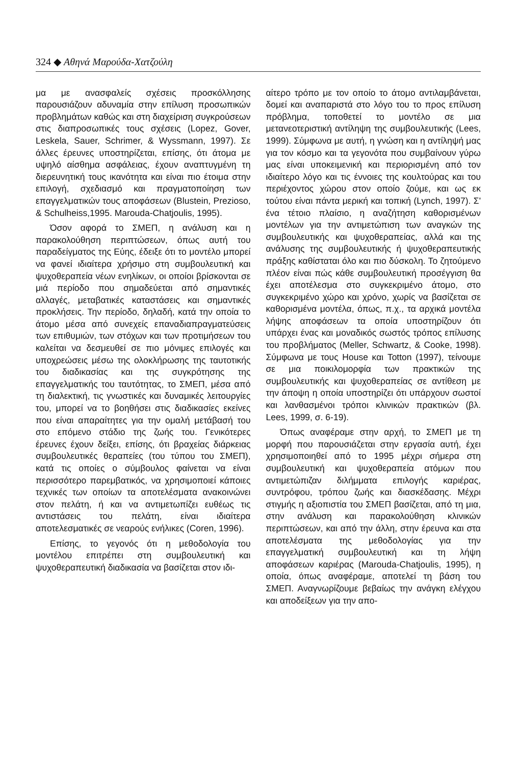324 ◆ Αθηνά Μαρούδα-Χατζούλη
μα με ανασφαλείς σχέσεις προσκόλλησης παρουσιάζουν αδυναμία στην επίλυση προσωπικών προβλημάτων καθώς και στη διαχείριση συγκρούσεων στις διαπροσωπικές τους σχέσεις (Lopez, Gover, Leskela, Sauer, Schrimer, & Wyssmann, 1997). Σε άλλες έρευνες υποστηρίζεται, επίσης, ότι άτομα με υψηλό αίσθημα ασφάλειας, έχουν αναπτυγμένη τη διερευνητική τους ικανότητα και είναι πιο έτοιμα στην επιλογή, σχεδιασμό και πραγματοποίηση των επαγγελματικών τους αποφάσεων (Blustein, Prezioso, & Schulheiss,1995. Marouda-Chatjoulis, 1995).
Όσον αφορά το ΣΜΕΠ, η ανάλυση και η παρακολούθηση περιπτώσεων, όπως αυτή του παραδείγματος της Εύης, έδειξε ότι το μοντέλο μπορεί να φανεί ιδιαίτερα χρήσιμο στη συμβουλευτική και ψυχοθεραπεία νέων ενηλίκων, οι οποίοι βρίσκονται σε μιά περίοδο που σημαδεύεται από σημαντικές αλλαγές, μεταβατικές καταστάσεις και σημαντικές προκλήσεις. Την περίοδο, δηλαδή, κατά την οποία το άτομο μέσα από συνεχείς επαναδιαπραγματεύσεις των επιθυμιών, των στόχων και των προτιμήσεων του καλείται να δεσμευθεί σε πιο μόνιμες επιλογές και υποχρεώσεις μέσω της ολοκλήρωσης της ταυτοτικής του διαδικασίας και της συγκρότησης της επαγγελματικής του ταυτότητας, το ΣΜΕΠ, μέσα από τη διαλεκτική, τις γνωστικές και δυναμικές λειτουργίες του, μπορεί να το βοηθήσει στις διαδικασίες εκείνες που είναι απαραίτητες για την ομαλή μετάβασή του στο επόμενο στάδιο της ζωής του. Γενικότερες έρευνες έχουν δείξει, επίσης, ότι βραχείας διάρκειας συμβουλευτικές θεραπείες (του τύπου του ΣΜΕΠ), κατά τις οποίες ο σύμβουλος φαίνεται να είναι περισσότερο παρεμβατικός, να χρησιμοποιεί κάποιες τεχνικές των οποίων τα αποτελέσματα ανακοινώνει στον πελάτη, ή και να αντιμετωπίζει ευθέως τις αντιστάσεις του πελάτη, είναι ιδιαίτερα αποτελεσματικές σε νεαρούς ενήλικες (Coren, 1996).
Επίσης, το γεγονός ότι η μεθοδολογία του μοντέλου επιτρέπει στη συμβουλευτική και ψυχοθεραπευτική διαδικασία να βασίζεται στον ιδι-
αίτερο τρόπο με τον οποίο το άτομο αντιλαμβάνεται, δομεί και αναπαριστά στο λόγο του το προς επίλυση πρόβλημα, τοποθετεί το μοντέλο σε μια μετανεοτεριστική αντίληψη της συμβουλευτικής (Lees, 1999). Σύμφωνα με αυτή, η γνώση και η αντίληψή μας για τον κόσμο και τα γεγονότα που συμβαίνουν γύρω μας είναι υποκειμενική και περιορισμένη από τον ιδιαίτερο λόγο και τις έννοιες της κουλτούρας και του περιέχοντος χώρου στον οποίο ζούμε, και ως εκ τούτου είναι πάντα μερική και τοπική (Lynch, 1997). Σ' ένα τέτοιο πλαίσιο, η αναζήτηση καθορισμένων μοντέλων για την αντιμετώπιση των αναγκών της συμβουλευτικής και ψυχοθεραπείας, αλλά και της ανάλυσης της συμβουλευτικής ή ψυχοθεραπευτικής πράξης καθίσταται όλο και πιο δύσκολη. Το ζητούμενο πλέον είναι πώς κάθε συμβουλευτική προσέγγιση θα έχει αποτέλεσμα στο συγκεκριμένο άτομο, στο συγκεκριμένο χώρο και χρόνο, χωρίς να βασίζεται σε καθορισμένα μοντέλα, όπως, π.χ., τα αρχικά μοντέλα λήψης αποφάσεων τα οποία υποστηρίζουν ότι υπάρχει ένας και μοναδικός σωστός τρόπος επίλυσης του προβλήματος (Meller, Schwartz, & Cooke, 1998). Σύμφωνα με τους House και Totton (1997), τείνουμε σε μια ποικιλομορφία των πρακτικών της συμβουλευτικής και ψυχοθεραπείας σε αντίθεση με την άποψη η οποία υποστηρίζει ότι υπάρχουν σωστοί και λανθασμένοι τρόποι κλινικών πρακτικών (βλ. Lees, 1999, σ. 6-19).
Όπως αναφέραμε στην αρχή, το ΣΜΕΠ με τη μορφή που παρουσιάζεται στην εργασία αυτή, έχει χρησιμοποιηθεί από το 1995 μέχρι σήμερα στη συμβουλευτική και ψυχοθεραπεία ατόμων που αντιμετώπιζαν διλήμματα επιλογής καριέρας, συντρόφου, τρόπου ζωής και διασκέδασης. Μέχρι στιγμής η αξιοπιστία του ΣΜΕΠ βασίζεται, από τη μια, στην ανάλυση και παρακολούθηση κλινικών περιπτώσεων, και από την άλλη, στην έρευνα και στα αποτελέσματα της μεθοδολογίας για την επαγγελματική συμβουλευτική και τη λήψη αποφάσεων καριέρας (Marouda-Chatjoulis, 1995), η οποία, όπως αναφέραμε, αποτελεί τη βάση του ΣΜΕΠ. Αναγνωρίζουμε βεβαίως την ανάγκη ελέγχου και αποδείξεων για την απο-